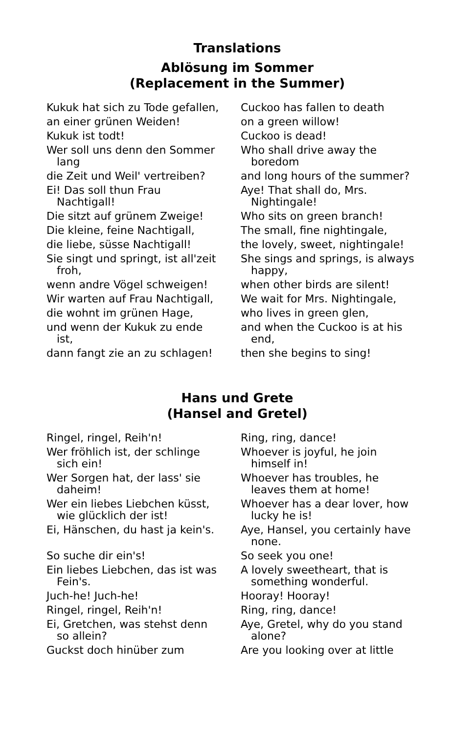Translations
Ablösung im Sommer
(Replacement in the Summer)
| Kukuk hat sich zu Tode gefallen, | Cuckoo has fallen to death |
| an einer grünen Weiden! | on a green willow! |
| Kukuk ist todt! | Cuckoo is dead! |
| Wer soll uns denn den Sommer lang | Who shall drive away the boredom |
| die Zeit und Weil' vertreiben? | and long hours of the summer? |
| Ei! Das soll thun Frau Nachtigall! | Aye! That shall do, Mrs. Nightingale! |
| Die sitzt auf grünem Zweige! | Who sits on green branch! |
| Die kleine, feine Nachtigall, | The small, fine nightingale, |
| die liebe, süsse Nachtigall! | the lovely, sweet, nightingale! |
| Sie singt und springt, ist all'zeit froh, | She sings and springs, is always happy, |
| wenn andre Vögel schweigen! | when other birds are silent! |
| Wir warten auf Frau Nachtigall, | We wait for Mrs. Nightingale, |
| die wohnt im grünen Hage, | who lives in green glen, |
| und wenn der Kukuk zu ende ist, | and when the Cuckoo is at his end, |
| dann fangt zie an zu schlagen! | then she begins to sing! |
Hans und Grete
(Hansel and Gretel)
| Ringel, ringel, Reih'n! | Ring, ring, dance! |
| Wer fröhlich ist, der schlinge sich ein! | Whoever is joyful, he join himself in! |
| Wer Sorgen hat, der lass' sie daheim! | Whoever has troubles, he leaves them at home! |
| Wer ein liebes Liebchen küsst, wie glücklich der ist! | Whoever has a dear lover, how lucky he is! |
| Ei, Hänschen, du hast ja kein's. | Aye, Hansel, you certainly have none. |
| So suche dir ein's! | So seek you one! |
| Ein liebes Liebchen, das ist was Fein's. | A lovely sweetheart, that is something wonderful. |
| Juch-he! Juch-he! | Hooray! Hooray! |
| Ringel, ringel, Reih'n! | Ring, ring, dance! |
| Ei, Gretchen, was stehst denn so allein? | Aye, Gretel, why do you stand alone? |
| Guckst doch hinüber zum | Are you looking over at little |